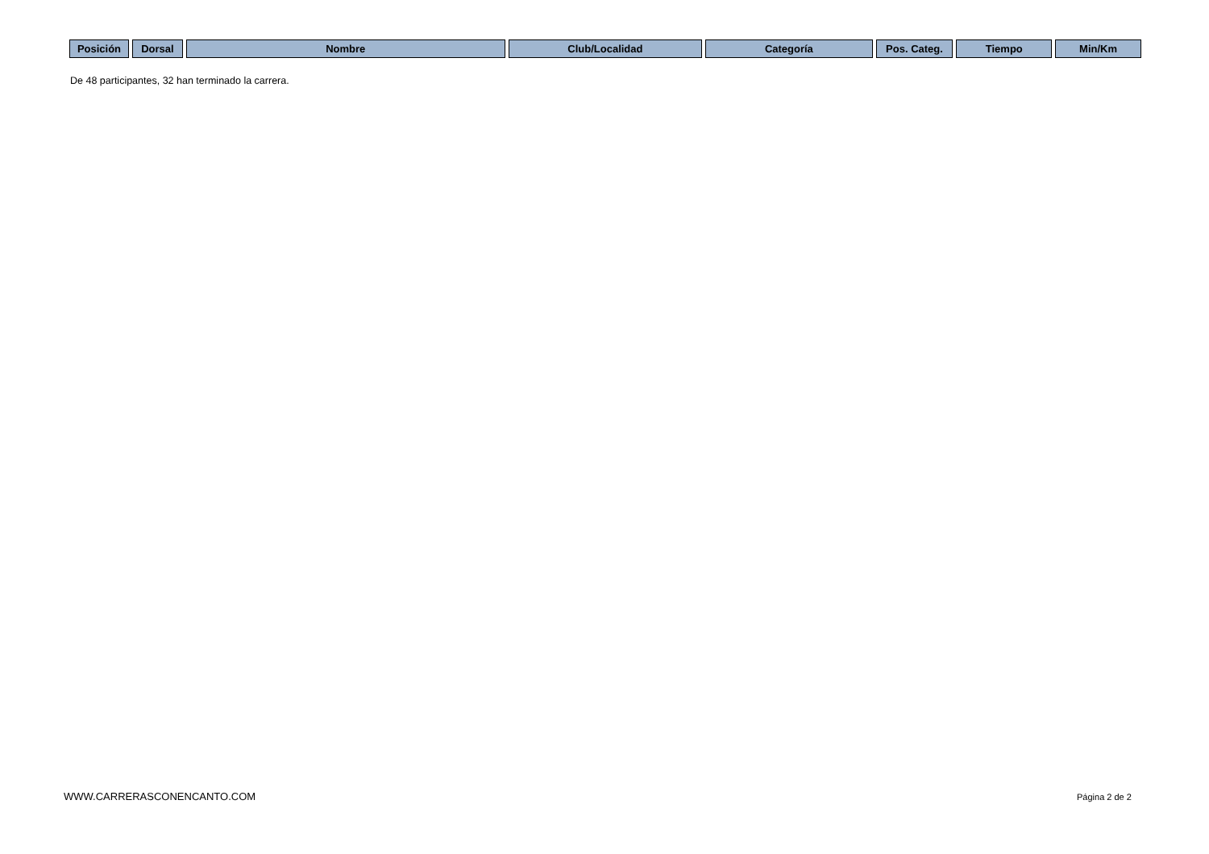| Posición | Dorsal | Nombre | Club/Localidad | Categoría | Pos. Categ. | Tiempo | Min/Km |
| --- | --- | --- | --- | --- | --- | --- | --- |
De 48 participantes, 32 han terminado la carrera.
WWW.CARRERASCONENCANTO.COM Página 2 de 2